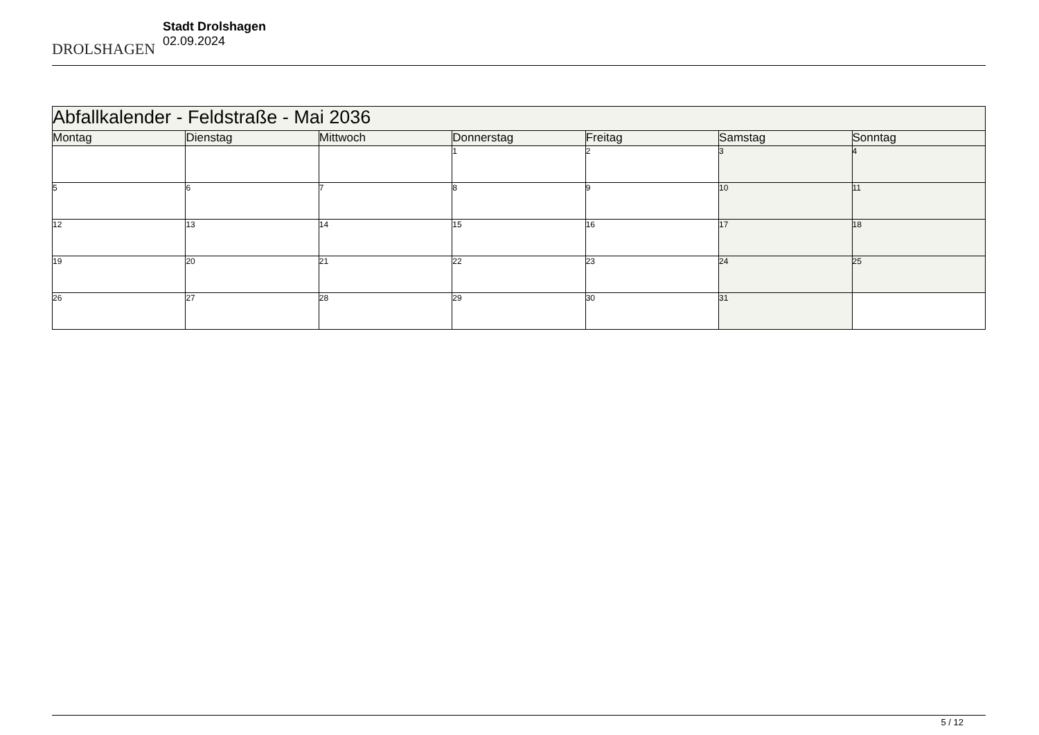DROLSHAGEN
Stadt Drolshagen
02.09.2024
| Abfallkalender - Feldstraße - Mai 2036 | | | | | | |
| --- | --- | --- | --- | --- | --- | --- |
| Montag | Dienstag | Mittwoch | Donnerstag | Freitag | Samstag | Sonntag |
| | | | 1 | 2 | 3 | 4 |
| 5 | 6 | 7 | 8 | 9 | 10 | 11 |
| 12 | 13 | 14 | 15 | 16 | 17 | 18 |
| 19 | 20 | 21 | 22 | 23 | 24 | 25 |
| 26 | 27 | 28 | 29 | 30 | 31 | |
5 / 12